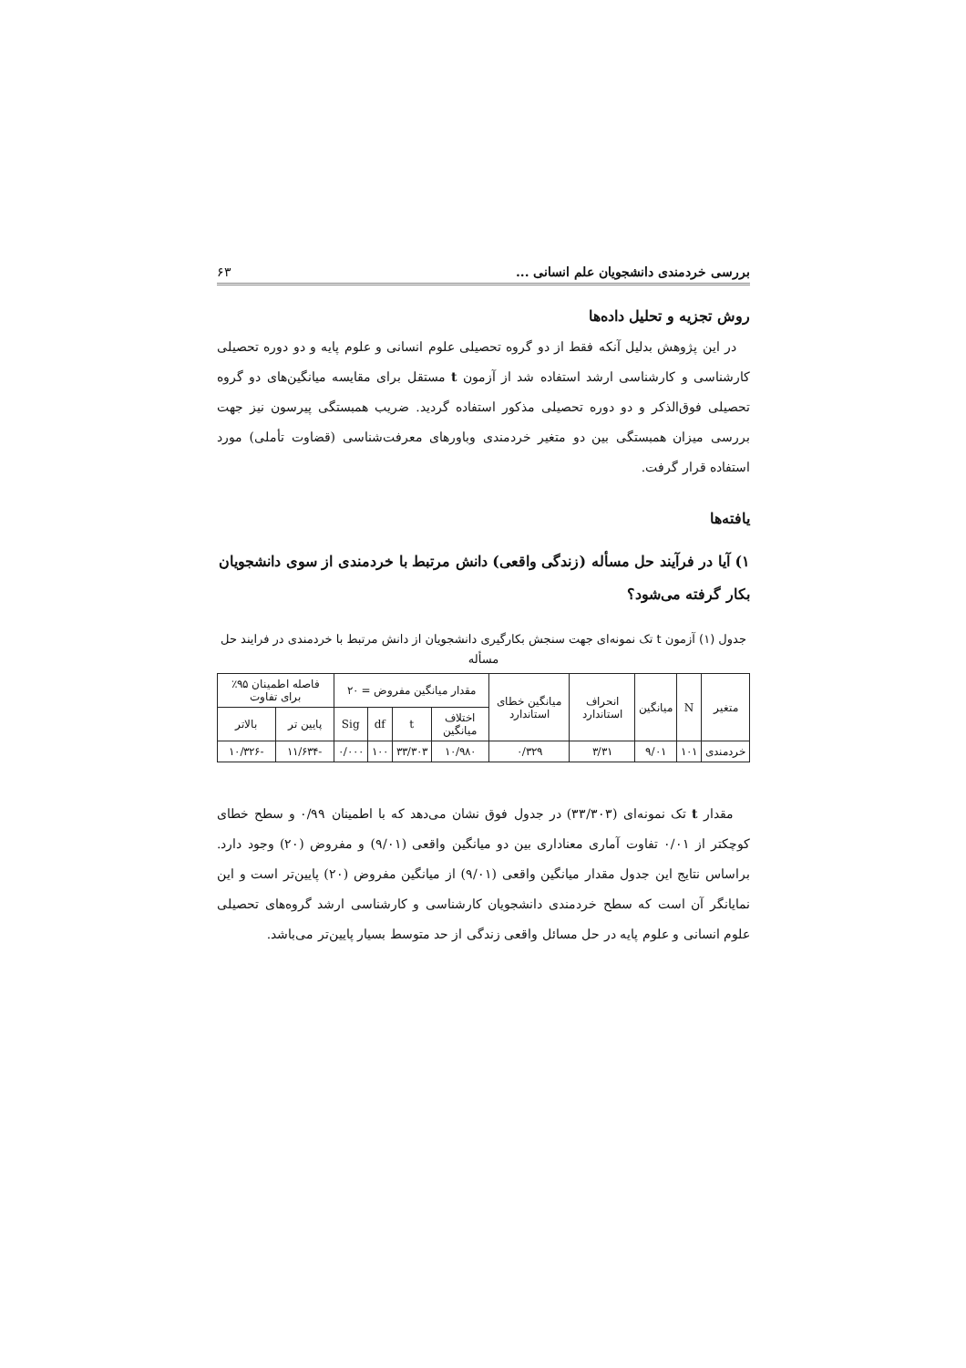بررسی خردمندی دانشجویان علم انسانی ... ۶۳
روش تجزیه و تحلیل داده‌ها
در این پژوهش بدلیل آنکه فقط از دو گروه تحصیلی علوم انسانی و علوم پایه و دو دوره تحصیلی کارشناسی و کارشناسی ارشد استفاده شد از آزمون t مستقل برای مقایسه میانگین‌های دو گروه تحصیلی فوق‌الذکر و دو دوره تحصیلی مذکور استفاده گردید. ضریب همبستگی پیرسون نیز جهت بررسی میزان همبستگی بین دو متغیر خردمندی وباورهای معرفت‌شناسی (قضاوت تأملی) مورد استفاده قرار گرفت.
یافته‌ها
۱) آیا در فرآیند حل مسأله (زندگی واقعی) دانش مرتبط با خردمندی از سوی دانشجویان بکار گرفته می‌شود؟
جدول (۱) آزمون t تک نمونه‌ای جهت سنجش بکارگیری دانشجویان از دانش مرتبط با خردمندی در فرایند حل مسأله
| متغیر | N | میانگین | انحراف استاندارد | میانگین خطای استاندارد | مقدار میانگین مفروض = ۲۰ | | | | فاصله اطمینان ۹۵٪ برای تفاوت | |
| --- | --- | --- | --- | --- | --- | --- | --- | --- | --- | --- |
| | | | | | اختلاف میانگین | t | df | Sig | پایین تر | بالاتر |
| خردمندی | ۱۰۱ | ۹/۰۱ | ۳/۳۱ | ۰/۳۲۹ | ۱۰/۹۸۰ | ۳۳/۳۰۳ | ۱۰۰ | ۰/۰۰۰ | -۱۱/۶۳۴ | -۱۰/۳۲۶ |
مقدار t تک نمونه‌ای (۳۳/۳۰۳) در جدول فوق نشان می‌دهد که با اطمینان ۰/۹۹ و سطح خطای کوچکتر از ۰/۰۱ تفاوت آماری معناداری بین دو میانگین واقعی (۹/۰۱) و مفروض (۲۰) وجود دارد. براساس نتایج این جدول مقدار میانگین واقعی (۹/۰۱) از میانگین مفروض (۲۰) پایین‌تر است و این نمایانگر آن است که سطح خردمندی دانشجویان کارشناسی و کارشناسی ارشد گروه‌های تحصیلی علوم انسانی و علوم پایه در حل مسائل واقعی زندگی از حد متوسط بسیار پایین‌تر می‌باشد.